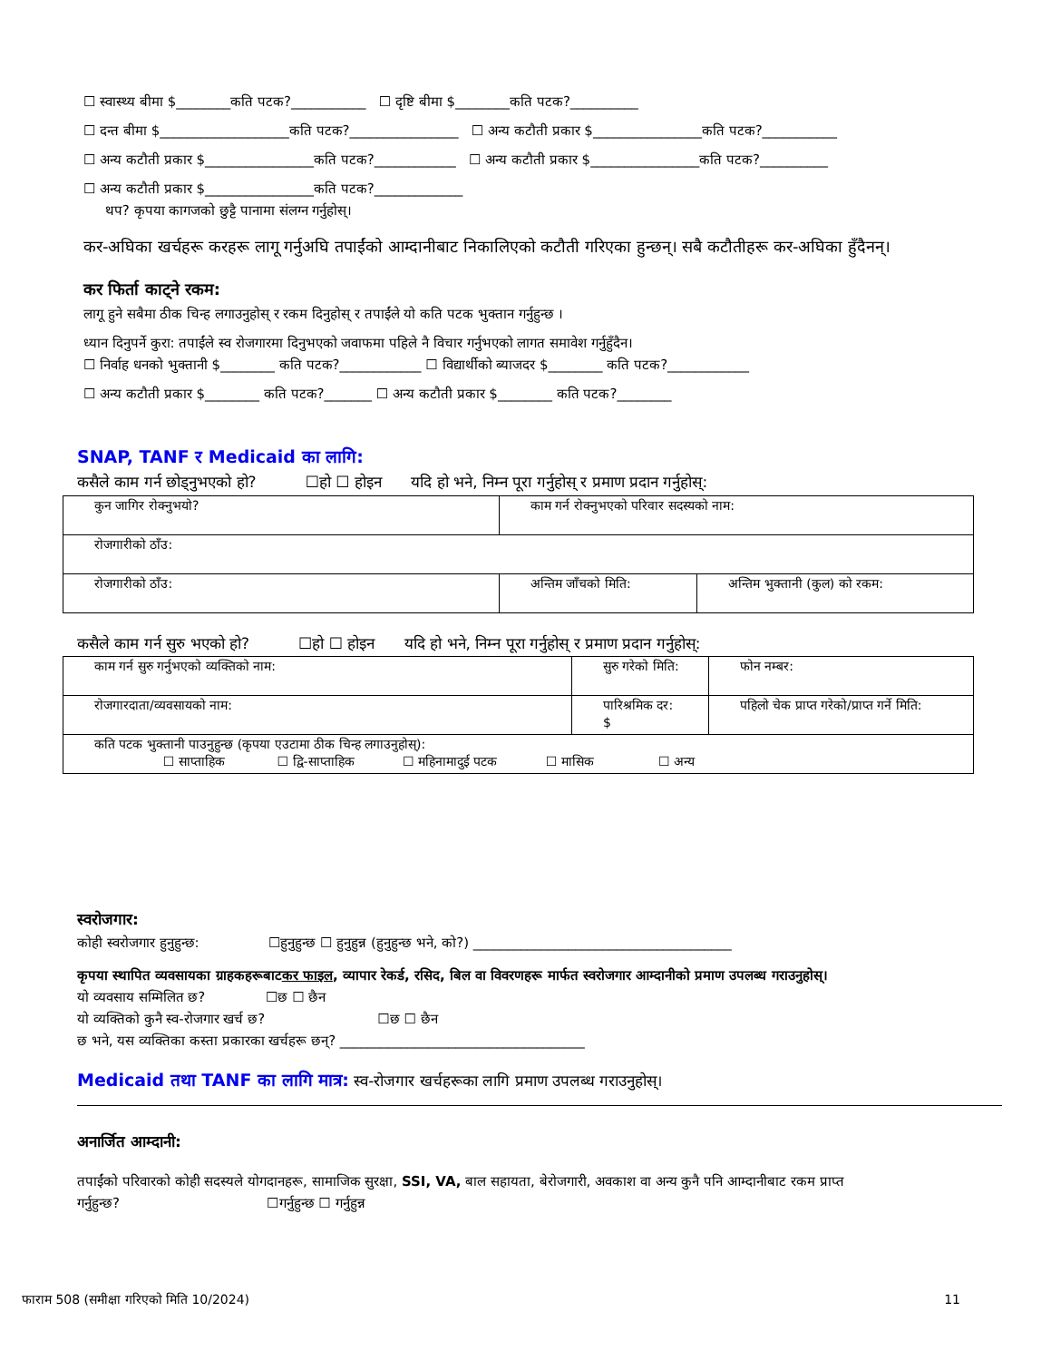☐ स्वास्थ्य बीमा $________कति पटक?___________ ☐ दृष्टि बीमा $________कति पटक?__________
☐ दन्त बीमा $___________________कति पटक?________________ ☐ अन्य कटौती प्रकार $________________कति पटक?___________
☐ अन्य कटौती प्रकार $________________कति पटक?____________ ☐ अन्य कटौती प्रकार $________________कति पटक?__________
☐ अन्य कटौती प्रकार $________________कति पटक?_____________
थप? कृपया कागजको छुट्टै पानामा संलग्न गर्नुहोस्।
कर-अघिका खर्चहरू करहरू लागू गर्नुअघि तपाईंको आम्दानीबाट निकालिएको कटौती गरिएका हुन्छन्। सबै कटौतीहरू कर-अघिका हुँदैनन्।
कर फिर्ता काट्ने रकम:
लागू हुने सबैमा ठीक चिन्ह लगाउनुहोस् र रकम दिनुहोस् र तपाईंले यो कति पटक भुक्तान गर्नुहुन्छ ।
ध्यान दिनुपर्ने कुरा: तपाईंले स्व रोजगारमा दिनुभएको जवाफमा पहिले नै विचार गर्नुभएको लागत समावेश गर्नुहुँदैन।
☐ निर्वाह धनको भुक्तानी $________ कति पटक?____________ ☐ विद्यार्थीको ब्याजदर $________ कति पटक?____________
☐ अन्य कटौती प्रकार $________ कति पटक?_______ ☐ अन्य कटौती प्रकार $________ कति पटक?________
SNAP, TANF र Medicaid का लागि:
कसैले काम गर्न छोड्नुभएको हो? ☐हो ☐ होइन यदि हो भने, निम्न पूरा गर्नुहोस् र प्रमाण प्रदान गर्नुहोस्:
| कुन जागिर रोक्नुभयो? | काम गर्न रोक्नुभएको परिवार सदस्यको नाम: | |
| रोजगारीको ठाँउ: | | |
| रोजगारीको ठाँउ: | अन्तिम जाँचको मिति: | अन्तिम भुक्तानी (कुल) को रकम: |
कसैले काम गर्न सुरु भएको हो? ☐हो ☐ होइन यदि हो भने, निम्न पूरा गर्नुहोस् र प्रमाण प्रदान गर्नुहोस्:
| काम गर्न सुरु गर्नुभएको व्यक्तिको नाम: | सुरु गरेको मिति: | फोन नम्बर: |
| रोजगारदाता/व्यवसायको नाम: | पारिश्रमिक दर: $ | पहिलो चेक प्राप्त गरेको/प्राप्त गर्ने मिति: |
| कति पटक भुक्तानी पाउनुहुन्छ (कृपया एउटामा ठीक चिन्ह लगाउनुहोस्): ☐ साप्ताहिक ☐ द्वि-साप्ताहिक ☐ महिनामादुई पटक ☐ मासिक ☐ अन्य | | |
स्वरोजगार:
कोही स्वरोजगार हुनुहुन्छ: ☐हुनुहुन्छ ☐ हुनुहुन्न (हुनुहुन्छ भने, को?) ______________________________________
कृपया स्थापित व्यवसायका ग्राहकहरूबाटकर फाइल, व्यापार रेकर्ड, रसिद, बिल वा विवरणहरू मार्फत स्वरोजगार आम्दानीको प्रमाण उपलब्ध गराउनुहोस्।
यो व्यवसाय सम्मिलित छ? ☐छ ☐ छैन
यो व्यक्तिको कुनै स्व-रोजगार खर्च छ? ☐छ ☐ छैन
छ भने, यस व्यक्तिका कस्ता प्रकारका खर्चहरू छन्? ____________________________________
Medicaid तथा TANF का लागि मात्र: स्व-रोजगार खर्चहरूका लागि प्रमाण उपलब्ध गराउनुहोस्।
अनार्जित आम्दानी:
तपाईंको परिवारको कोही सदस्यले योगदानहरू, सामाजिक सुरक्षा, SSI, VA, बाल सहायता, बेरोजगारी, अवकाश वा अन्य कुनै पनि आम्दानीबाट रकम प्राप्त गर्नुहुन्छ? ☐गर्नुहुन्छ ☐ गर्नुहुन्न
फाराम 508 (समीक्षा गरिएको मिति 10/2024) 11